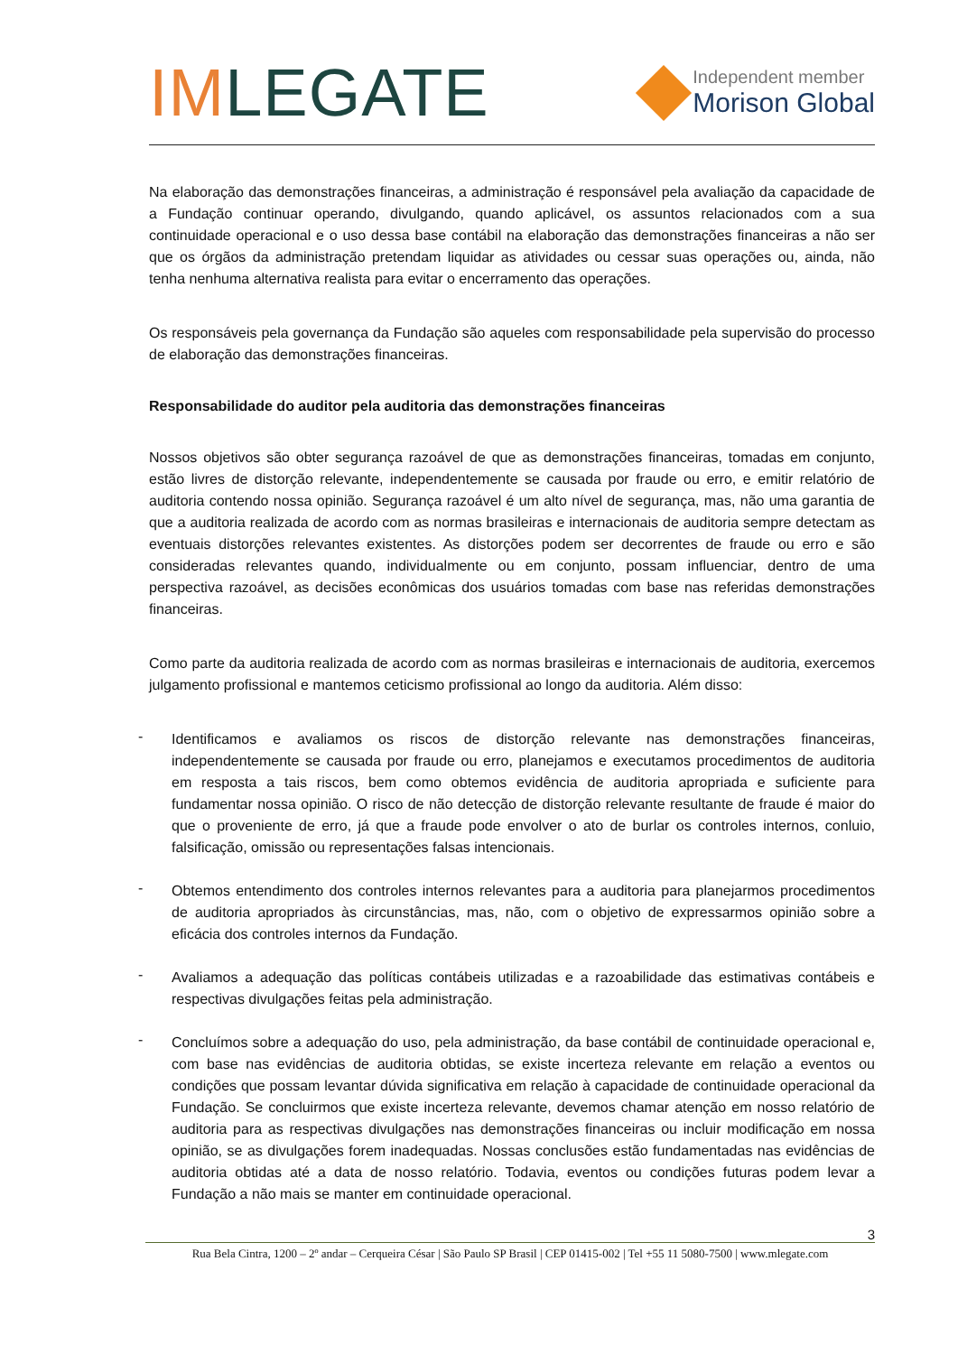IMLEGATE
Independent member
Morison Global
Na elaboração das demonstrações financeiras, a administração é responsável pela avaliação da capacidade de a Fundação continuar operando, divulgando, quando aplicável, os assuntos relacionados com a sua continuidade operacional e o uso dessa base contábil na elaboração das demonstrações financeiras a não ser que os órgãos da administração pretendam liquidar as atividades ou cessar suas operações ou, ainda, não tenha nenhuma alternativa realista para evitar o encerramento das operações.
Os responsáveis pela governança da Fundação são aqueles com responsabilidade pela supervisão do processo de elaboração das demonstrações financeiras.
Responsabilidade do auditor pela auditoria das demonstrações financeiras
Nossos objetivos são obter segurança razoável de que as demonstrações financeiras, tomadas em conjunto, estão livres de distorção relevante, independentemente se causada por fraude ou erro, e emitir relatório de auditoria contendo nossa opinião. Segurança razoável é um alto nível de segurança, mas, não uma garantia de que a auditoria realizada de acordo com as normas brasileiras e internacionais de auditoria sempre detectam as eventuais distorções relevantes existentes. As distorções podem ser decorrentes de fraude ou erro e são consideradas relevantes quando, individualmente ou em conjunto, possam influenciar, dentro de uma perspectiva razoável, as decisões econômicas dos usuários tomadas com base nas referidas demonstrações financeiras.
Como parte da auditoria realizada de acordo com as normas brasileiras e internacionais de auditoria, exercemos julgamento profissional e mantemos ceticismo profissional ao longo da auditoria. Além disso:
-
Identificamos e avaliamos os riscos de distorção relevante nas demonstrações financeiras, independentemente se causada por fraude ou erro, planejamos e executamos procedimentos de auditoria em resposta a tais riscos, bem como obtemos evidência de auditoria apropriada e suficiente para fundamentar nossa opinião. O risco de não detecção de distorção relevante resultante de fraude é maior do que o proveniente de erro, já que a fraude pode envolver o ato de burlar os controles internos, conluio, falsificação, omissão ou representações falsas intencionais.
-
Obtemos entendimento dos controles internos relevantes para a auditoria para planejarmos procedimentos de auditoria apropriados às circunstâncias, mas, não, com o objetivo de expressarmos opinião sobre a eficácia dos controles internos da Fundação.
-
Avaliamos a adequação das políticas contábeis utilizadas e a razoabilidade das estimativas contábeis e respectivas divulgações feitas pela administração.
-
Concluímos sobre a adequação do uso, pela administração, da base contábil de continuidade operacional e, com base nas evidências de auditoria obtidas, se existe incerteza relevante em relação a eventos ou condições que possam levantar dúvida significativa em relação à capacidade de continuidade operacional da Fundação. Se concluirmos que existe incerteza relevante, devemos chamar atenção em nosso relatório de auditoria para as respectivas divulgações nas demonstrações financeiras ou incluir modificação em nossa opinião, se as divulgações forem inadequadas. Nossas conclusões estão fundamentadas nas evidências de auditoria obtidas até a data de nosso relatório. Todavia, eventos ou condições futuras podem levar a Fundação a não mais se manter em continuidade operacional.
3
Rua Bela Cintra, 1200 – 2º andar – Cerqueira César | São Paulo SP Brasil | CEP 01415-002 | Tel +55 11 5080-7500 | www.mlegate.com